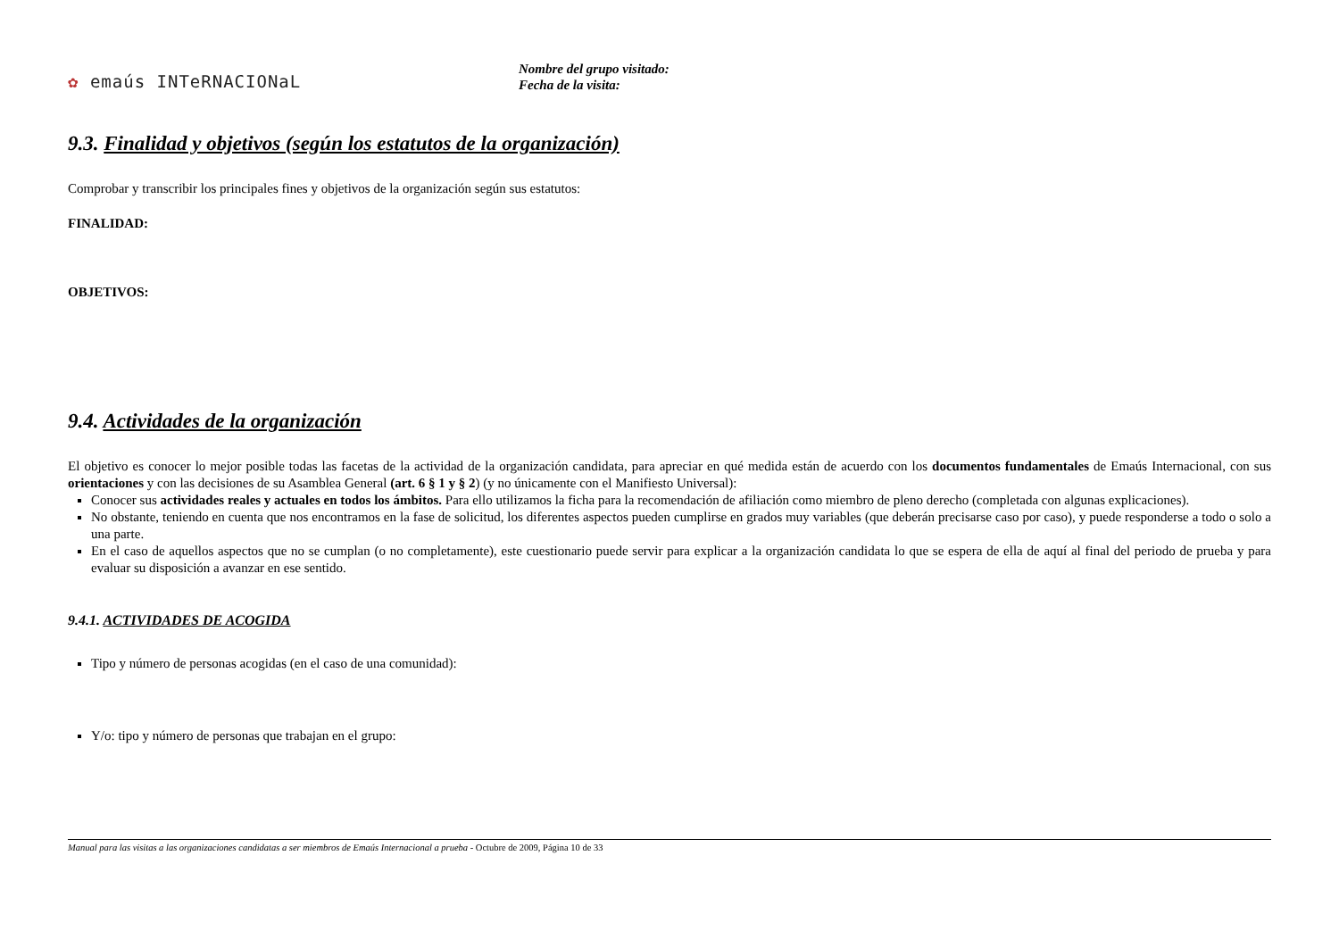✿ emaús INTeRNACIONaL
Nombre del grupo visitado:
Fecha de la visita:
9.3. Finalidad y objetivos (según los estatutos de la organización)
Comprobar y transcribir los principales fines y objetivos de la organización según sus estatutos:
FINALIDAD:
OBJETIVOS:
9.4. Actividades de la organización
El objetivo es conocer lo mejor posible todas las facetas de la actividad de la organización candidata, para apreciar en qué medida están de acuerdo con los documentos fundamentales de Emaús Internacional, con sus orientaciones y con las decisiones de su Asamblea General (art. 6 § 1 y § 2) (y no únicamente con el Manifiesto Universal):
Conocer sus actividades reales y actuales en todos los ámbitos. Para ello utilizamos la ficha para la recomendación de afiliación como miembro de pleno derecho (completada con algunas explicaciones).
No obstante, teniendo en cuenta que nos encontramos en la fase de solicitud, los diferentes aspectos pueden cumplirse en grados muy variables (que deberán precisarse caso por caso), y puede responderse a todo o solo a una parte.
En el caso de aquellos aspectos que no se cumplan (o no completamente), este cuestionario puede servir para explicar a la organización candidata lo que se espera de ella de aquí al final del periodo de prueba y para evaluar su disposición a avanzar en ese sentido.
9.4.1. ACTIVIDADES DE ACOGIDA
Tipo y número de personas acogidas (en el caso de una comunidad):
Y/o: tipo y número de personas que trabajan en el grupo:
Manual para las visitas a las organizaciones candidatas a ser miembros de Emaús Internacional a prueba - Octubre de 2009, Página 10 de 33